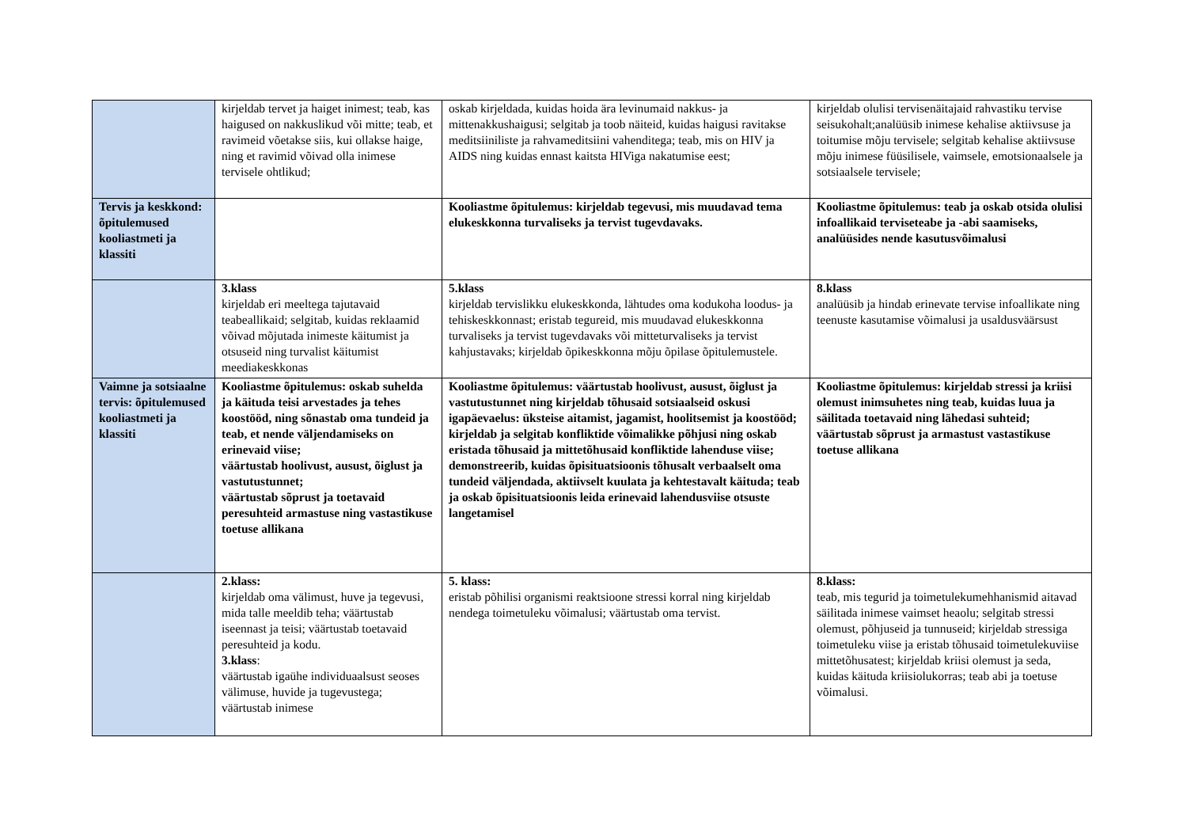| | kirjeldab tervet ja haiget inimest; teab, kas haigused on nakkuslikud või mitte; teab, et ravimeid võetakse siis, kui ollakse haige, ning et ravimid võivad olla inimese tervisele ohtlikud; | oskab kirjeldada, kuidas hoida ära levinumaid nakkus- ja mittenakkushaigusi; selgitab ja toob näiteid, kuidas haigusi ravitakse meditsiiniliste ja rahvameditsiini vahenditega; teab, mis on HIV ja AIDS ning kuidas ennast kaitsta HIViga nakatumise eest; | kirjeldab olulisi tervisenäitajaid rahvastiku tervise seisukohalt;analüüsib inimese kehalise aktiivsuse ja toitumise mõju tervisele; selgitab kehalise aktiivsuse mõju inimese füüsilisele, vaimsele, emotsionaalsele ja sotsiaalsele tervisele; |
| Tervis ja keskkond: õpitulemused kooliastmeti ja klassiti | | Kooliastme õpitulemus: kirjeldab tegevusi, mis muudavad tema elukeskkonna turvaliseks ja tervist tugevdavaks. | Kooliastme õpitulemus: teab ja oskab otsida olulisi infoallikaid terviseteabe ja -abi saamiseks, analüüsides nende kasutusvõimalusi |
| | 3.klass kirjeldab eri meeltega tajutavaid teabeallikaid; selgitab, kuidas reklaamid võivad mõjutada inimeste käitumist ja otsuseid ning turvalist käitumist meediakeskkonas | 5.klass kirjeldab tervislikku elukeskkonda, lähtudes oma kodukoha loodus- ja tehiskeskkonnast; eristab tegureid, mis muudavad elukeskkonna turvaliseks ja tervist tugevdavaks või mitteturvaliseks ja tervist kahjustavaks; kirjeldab õpikeskkonna mõju õpilase õpitulemustele. | 8.klass analüüsib ja hindab erinevate tervise infoallikate ning teenuste kasutamise võimalusi ja usaldusväärsust |
| Vaimne ja sotsiaalne tervis: õpitulemused kooliastmeti ja klassiti | Kooliastme õpitulemus: oskab suhelda ja käituda teisi arvestades ja tehes koostööd, ning sõnastab oma tundeid ja teab, et nende väljendamiseks on erinevaid viise; väärtustab hoolivust, ausust, õiglust ja vastutustunnet; väärtustab sõprust ja toetavaid peresuhteid armastuse ning vastastikuse toetuse allikana | Kooliastme õpitulemus: väärtustab hoolivust, ausust, õiglust ja vastutustunnet ning kirjeldab tõhusaid sotsiaalseid oskusi igapäevaelus: üksteise aitamist, jagamist, hoolitsemist ja koostööd; kirjeldab ja selgitab konfliktide võimalikke põhjusi ning oskab eristada tõhusaid ja mittetõhusaid konfliktide lahenduse viise; demonstreerib, kuidas õpisituatsioonis tõhusalt verbaalselt oma tundeid väljendada, aktiivselt kuulata ja kehtestavalt käituda; teab ja oskab õpisituatsioonis leida erinevaid lahendusviise otsuste langetamisel | Kooliastme õpitulemus: kirjeldab stressi ja kriisi olemust inimsuhetes ning teab, kuidas luua ja säilitada toetavaid ning lähedasi suhteid; väärtustab sõprust ja armastust vastastikuse toetuse allikana |
| | 2.klass: kirjeldab oma välimust, huve ja tegevusi, mida talle meeldib teha; väärtustab iseennast ja teisi; väärtustab toetavaid peresuhteid ja kodu. 3.klass : väärtustab igaühe individuaalsust seoses välimuse, huvide ja tugevustega; väärtustab inimese | 5. klass: eristab põhilisi organismi reaktsioone stressi korral ning kirjeldab nendega toimetuleku võimalusi; väärtustab oma tervist. | 8.klass: teab, mis tegurid ja toimetulekumehhanismid aitavad säilitada inimese vaimset heaolu; selgitab stressi olemust, põhjuseid ja tunnuseid; kirjeldab stressiga toimetuleku viise ja eristab tõhusaid toimetulekuviise mittetõhusatest; kirjeldab kriisi olemust ja seda, kuidas käituda kriisiolukorras; teab abi ja toetuse võimalusi. |